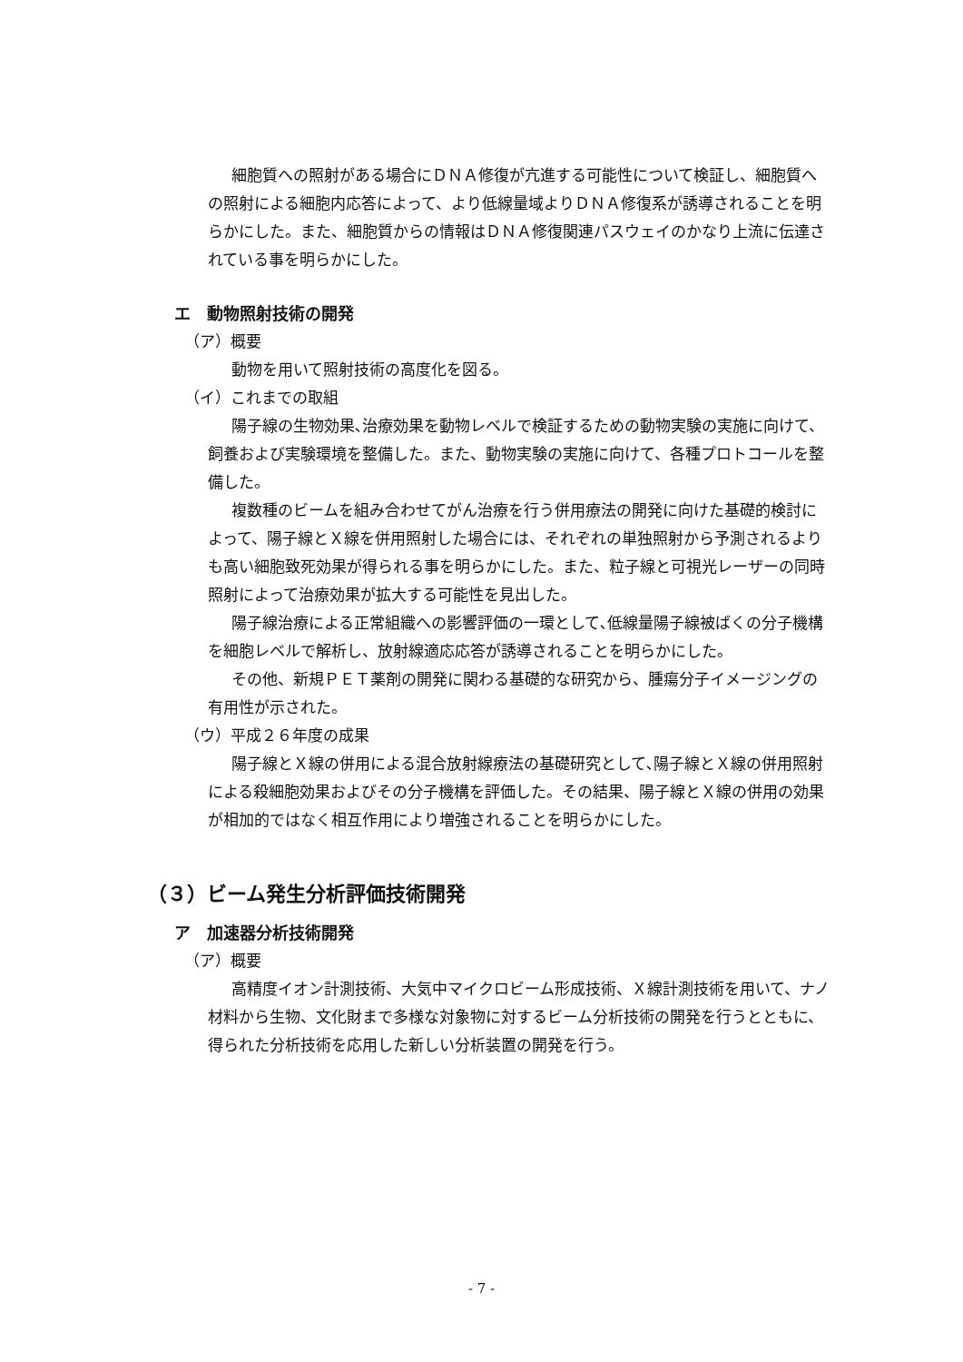細胞質への照射がある場合にＤＮＡ修復が亢進する可能性について検証し、細胞質への照射による細胞内応答によって、より低線量域よりＤＮＡ修復系が誘導されることを明らかにした。また、細胞質からの情報はＤＮＡ修復関連パスウェイのかなり上流に伝達されている事を明らかにした。
エ　動物照射技術の開発
（ア）概要
動物を用いて照射技術の高度化を図る。
（イ）これまでの取組
陽子線の生物効果､治療効果を動物レベルで検証するための動物実験の実施に向けて、飼養および実験環境を整備した。また、動物実験の実施に向けて、各種プロトコールを整備した。
複数種のビームを組み合わせてがん治療を行う併用療法の開発に向けた基礎的検討によって、陽子線とＸ線を併用照射した場合には、それぞれの単独照射から予測されるよりも高い細胞致死効果が得られる事を明らかにした。また、粒子線と可視光レーザーの同時照射によって治療効果が拡大する可能性を見出した。
陽子線治療による正常組織への影響評価の一環として､低線量陽子線被ばくの分子機構を細胞レベルで解析し、放射線適応応答が誘導されることを明らかにした。
その他、新規ＰＥＴ薬剤の開発に関わる基礎的な研究から、腫瘍分子イメージングの有用性が示された。
（ウ）平成２６年度の成果
陽子線とＸ線の併用による混合放射線療法の基礎研究として､陽子線とＸ線の併用照射による殺細胞効果およびその分子機構を評価した。その結果、陽子線とＸ線の併用の効果が相加的ではなく相互作用により増強されることを明らかにした。
（３）ビーム発生分析評価技術開発
ア　加速器分析技術開発
（ア）概要
高精度イオン計測技術、大気中マイクロビーム形成技術、Ｘ線計測技術を用いて、ナノ材料から生物、文化財まで多様な対象物に対するビーム分析技術の開発を行うとともに、得られた分析技術を応用した新しい分析装置の開発を行う。
- 7 -